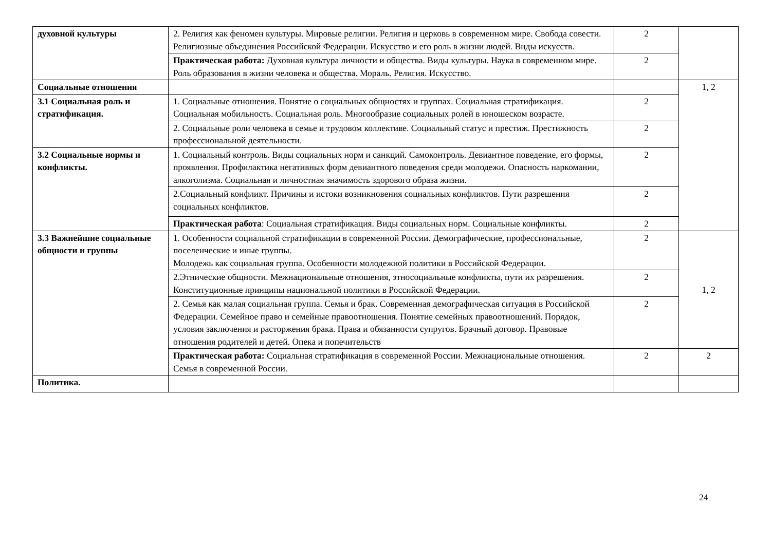| духовной культуры | 2. Религия как феномен культуры. Мировые религии. Религия и церковь в современном мире. Свобода совести. Религиозные объединения Российской Федерации. Искусство и его роль в жизни людей. Виды искусств. | 2 | |
| | Практическая работа: Духовная культура личности и общества. Виды культуры. Наука в современном мире. Роль образования в жизни человека и общества. Мораль. Религия. Искусство. | 2 | |
| Социальные отношения | | | 1, 2 |
| 3.1 Социальная роль и стратификация. | 1. Социальные отношения. Понятие о социальных общностях и группах. Социальная стратификация. Социальная мобильность. Социальная роль. Многообразие социальных ролей в юношеском возрасте. | 2 | |
| | 2. Социальные роли человека в семье и трудовом коллективе. Социальный статус и престиж. Престижность профессиональной деятельности. | 2 | |
| 3.2 Социальные нормы и конфликты. | 1. Социальный контроль. Виды социальных норм и санкций. Самоконтроль. Девиантное поведение, его формы, проявления. Профилактика негативных форм девиантного поведения среди молодежи. Опасность наркомании, алкоголизма. Социальная и личностная значимость здорового образа жизни. | 2 | |
| | 2.Социальный конфликт. Причины и истоки возникновения социальных конфликтов. Пути разрешения социальных конфликтов. | 2 | |
| | Практическая работа : Социальная стратификация. Виды социальных норм. Социальные конфликты. | 2 | |
| 3.3 Важнейшие социальные общности и группы | 1. Особенности социальной стратификации в современной России. Демографические, профессиональные, поселенческие и иные группы. Молодежь как социальная группа. Особенности молодежной политики в Российской Федерации. | 2 | 1, 2 |
| | 2.Этнические общности. Межнациональные отношения, этносоциальные конфликты, пути их разрешения. Конституционные принципы национальной политики в Российской Федерации. | 2 | |
| | 2. Семья как малая социальная группа. Семья и брак. Современная демографическая ситуация в Российской Федерации. Семейное право и семейные правоотношения. Понятие семейных правоотношений. Порядок, условия заключения и расторжения брака. Права и обязанности супругов. Брачный договор. Правовые отношения родителей и детей. Опека и попечительств | 2 | |
| | Практическая работа: Социальная стратификация в современной России. Межнациональные отношения. Семья в современной России. | 2 | 2 |
| Политика. | | | |
24